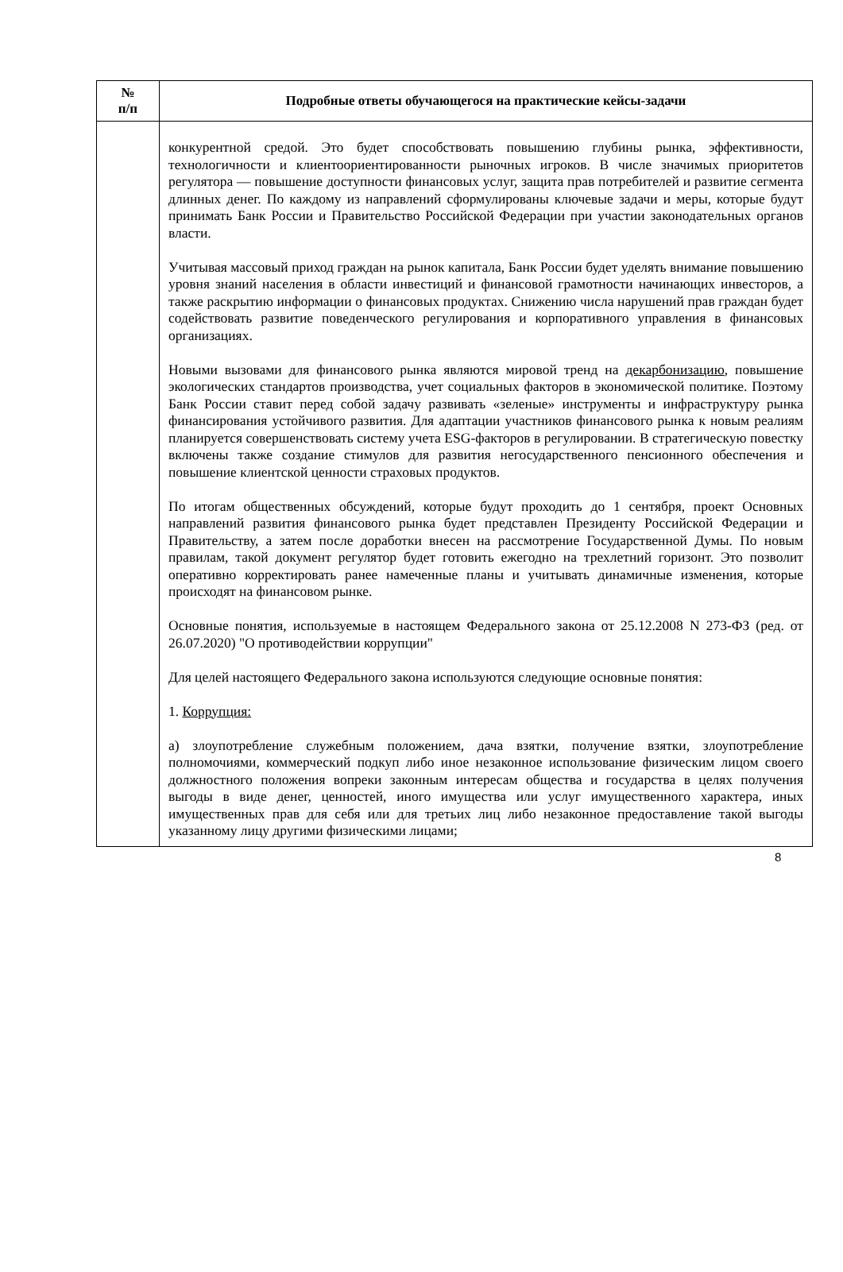| № п/п | Подробные ответы обучающегося на практические кейсы-задачи |
| --- | --- |
| | конкурентной средой. Это будет способствовать повышению глубины рынка, эффективности, технологичности и клиентоориентированности рыночных игроков. В числе значимых приоритетов регулятора — повышение доступности финансовых услуг, защита прав потребителей и развитие сегмента длинных денег. По каждому из направлений сформулированы ключевые задачи и меры, которые будут принимать Банк России и Правительство Российской Федерации при участии законодательных органов власти. Учитывая массовый приход граждан на рынок капитала, Банк России будет уделять внимание повышению уровня знаний населения в области инвестиций и финансовой грамотности начинающих инвесторов, а также раскрытию информации о финансовых продуктах. Снижению числа нарушений прав граждан будет содействовать развитие поведенческого регулирования и корпоративного управления в финансовых организациях. Новыми вызовами для финансового рынка являются мировой тренд на декарбонизацию , повышение экологических стандартов производства, учет социальных факторов в экономической политике. Поэтому Банк России ставит перед собой задачу развивать «зеленые» инструменты и инфраструктуру рынка финансирования устойчивого развития. Для адаптации участников финансового рынка к новым реалиям планируется совершенствовать систему учета ESG-факторов в регулировании. В стратегическую повестку включены также создание стимулов для развития негосударственного пенсионного обеспечения и повышение клиентской ценности страховых продуктов. По итогам общественных обсуждений, которые будут проходить до 1 сентября, проект Основных направлений развития финансового рынка будет представлен Президенту Российской Федерации и Правительству, а затем после доработки внесен на рассмотрение Государственной Думы. По новым правилам, такой документ регулятор будет готовить ежегодно на трехлетний горизонт. Это позволит оперативно корректировать ранее намеченные планы и учитывать динамичные изменения, которые происходят на финансовом рынке. Основные понятия, используемые в настоящем Федерального закона от 25.12.2008 N 273-ФЗ (ред. от 26.07.2020) "О противодействии коррупции" Для целей настоящего Федерального закона используются следующие основные понятия: 1. Коррупция: а) злоупотребление служебным положением, дача взятки, получение взятки, злоупотребление полномочиями, коммерческий подкуп либо иное незаконное использование физическим лицом своего должностного положения вопреки законным интересам общества и государства в целях получения выгоды в виде денег, ценностей, иного имущества или услуг имущественного характера, иных имущественных прав для себя или для третьих лиц либо незаконное предоставление такой выгоды указанному лицу другими физическими лицами; |
8